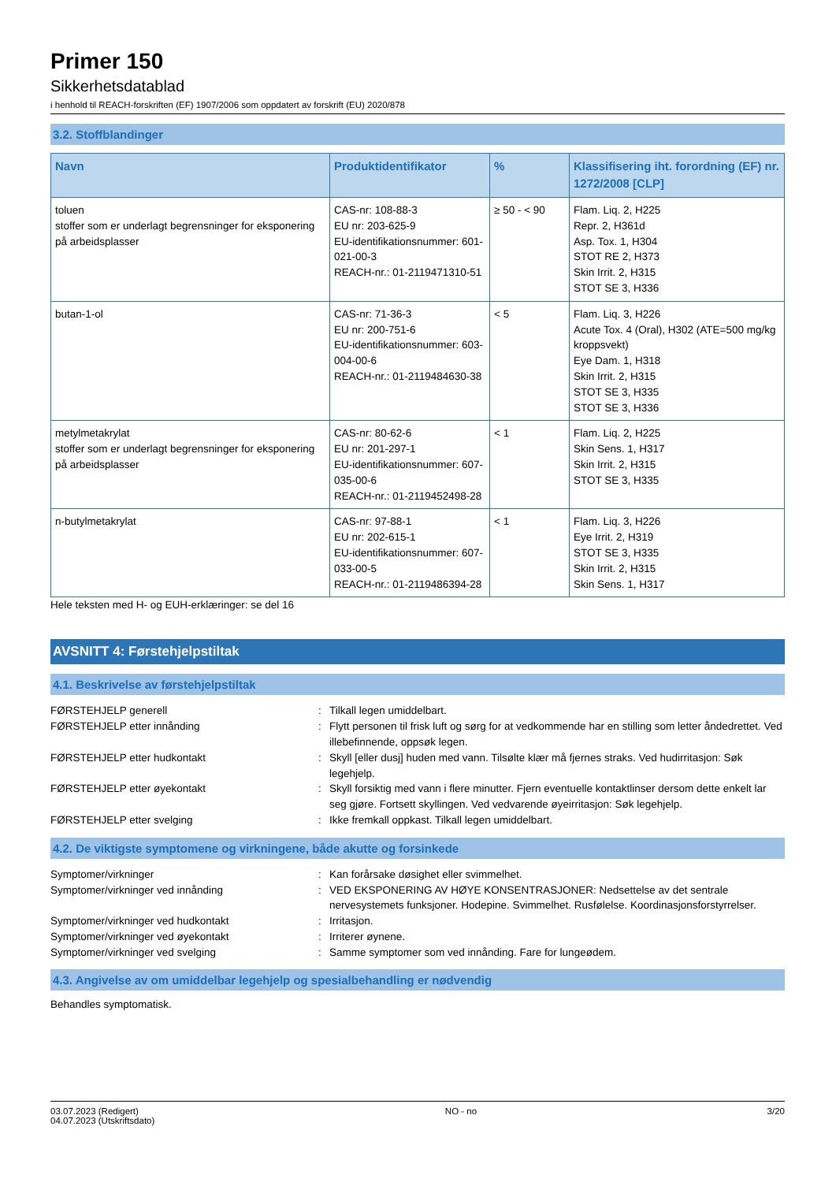Primer 150
Sikkerhetsdatablad
i henhold til REACH-forskriften (EF) 1907/2006 som oppdatert av forskrift (EU) 2020/878
3.2. Stoffblandinger
| Navn | Produktidentifikator | % | Klassifisering iht. forordning (EF) nr. 1272/2008 [CLP] |
| --- | --- | --- | --- |
| toluen stoffer som er underlagt begrensninger for eksponering på arbeidsplasser | CAS-nr: 108-88-3 EU nr: 203-625-9 EU-identifikationsnummer: 601-021-00-3 REACH-nr.: 01-2119471310-51 | ≥ 50 - < 90 | Flam. Liq. 2, H225 Repr. 2, H361d Asp. Tox. 1, H304 STOT RE 2, H373 Skin Irrit. 2, H315 STOT SE 3, H336 |
| butan-1-ol | CAS-nr: 71-36-3 EU nr: 200-751-6 EU-identifikationsnummer: 603-004-00-6 REACH-nr.: 01-2119484630-38 | < 5 | Flam. Liq. 3, H226 Acute Tox. 4 (Oral), H302 (ATE=500 mg/kg kroppsvekt) Eye Dam. 1, H318 Skin Irrit. 2, H315 STOT SE 3, H335 STOT SE 3, H336 |
| metylmetakrylat stoffer som er underlagt begrensninger for eksponering på arbeidsplasser | CAS-nr: 80-62-6 EU nr: 201-297-1 EU-identifikationsnummer: 607-035-00-6 REACH-nr.: 01-2119452498-28 | < 1 | Flam. Liq. 2, H225 Skin Sens. 1, H317 Skin Irrit. 2, H315 STOT SE 3, H335 |
| n-butylmetakrylat | CAS-nr: 97-88-1 EU nr: 202-615-1 EU-identifikationsnummer: 607-033-00-5 REACH-nr.: 01-2119486394-28 | < 1 | Flam. Liq. 3, H226 Eye Irrit. 2, H319 STOT SE 3, H335 Skin Irrit. 2, H315 Skin Sens. 1, H317 |
Hele teksten med H- og EUH-erklæringer: se del 16
AVSNITT 4: Førstehjelpstiltak
4.1. Beskrivelse av førstehjelpstiltak
| FØRSTEHJELP generell | : | Tilkall legen umiddelbart. |
| FØRSTEHJELP etter innånding | : | Flytt personen til frisk luft og sørg for at vedkommende har en stilling som letter åndedrettet. Ved illebefinnende, oppsøk legen. |
| FØRSTEHJELP etter hudkontakt | : | Skyll [eller dusj] huden med vann. Tilsølte klær må fjernes straks. Ved hudirritasjon: Søk legehjelp. |
| FØRSTEHJELP etter øyekontakt | : | Skyll forsiktig med vann i flere minutter. Fjern eventuelle kontaktlinser dersom dette enkelt lar seg gjøre. Fortsett skyllingen. Ved vedvarende øyeirritasjon: Søk legehjelp. |
| FØRSTEHJELP etter svelging | : | Ikke fremkall oppkast. Tilkall legen umiddelbart. |
4.2. De viktigste symptomene og virkningene, både akutte og forsinkede
| Symptomer/virkninger | : | Kan forårsake døsighet eller svimmelhet. |
| Symptomer/virkninger ved innånding | : | VED EKSPONERING AV HØYE KONSENTRASJONER: Nedsettelse av det sentrale nervesystemets funksjoner. Hodepine. Svimmelhet. Rusfølelse. Koordinasjonsforstyrrelser. |
| Symptomer/virkninger ved hudkontakt | : | Irritasjon. |
| Symptomer/virkninger ved øyekontakt | : | Irriterer øynene. |
| Symptomer/virkninger ved svelging | : | Samme symptomer som ved innånding. Fare for lungeødem. |
4.3. Angivelse av om umiddelbar legehjelp og spesialbehandling er nødvendig
Behandles symptomatisk.
03.07.2023 (Redigert)
04.07.2023 (Utskriftsdato)
NO - no 3/20